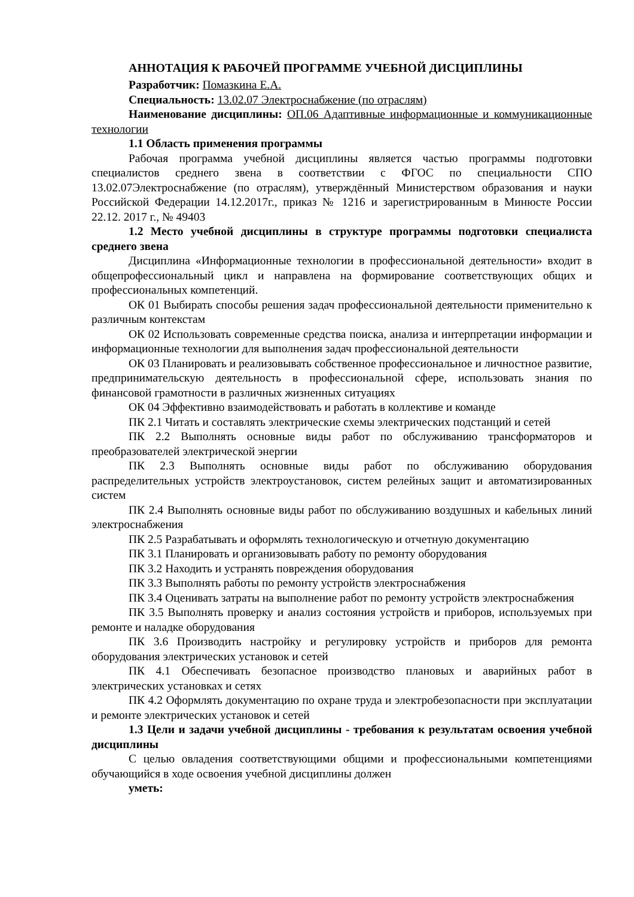АННОТАЦИЯ К РАБОЧЕЙ ПРОГРАММЕ УЧЕБНОЙ ДИСЦИПЛИНЫ
Разработчик: Помазкина Е.А.
Специальность: 13.02.07 Электроснабжение (по отраслям)
Наименование дисциплины: ОП.06 Адаптивные информационные и коммуникационные технологии
1.1 Область применения программы
Рабочая программа учебной дисциплины является частью программы подготовки специалистов среднего звена в соответствии с ФГОС по специальности СПО 13.02.07Электроснабжение (по отраслям), утверждённый Министерством образования и науки Российской Федерации 14.12.2017г., приказ № 1216 и зарегистрированным в Минюсте России 22.12. 2017 г., № 49403
1.2 Место учебной дисциплины в структуре программы подготовки специалиста среднего звена
Дисциплина «Информационные технологии в профессиональной деятельности» входит в общепрофессиональный цикл и направлена на формирование соответствующих общих и профессиональных компетенций.
ОК 01 Выбирать способы решения задач профессиональной деятельности применительно к различным контекстам
ОК 02 Использовать современные средства поиска, анализа и интерпретации информации и информационные технологии для выполнения задач профессиональной деятельности
ОК 03 Планировать и реализовывать собственное профессиональное и личностное развитие, предпринимательскую деятельность в профессиональной сфере, использовать знания по финансовой грамотности в различных жизненных ситуациях
ОК 04 Эффективно взаимодействовать и работать в коллективе и команде
ПК 2.1 Читать и составлять электрические схемы электрических подстанций и сетей
ПК 2.2 Выполнять основные виды работ по обслуживанию трансформаторов и преобразователей электрической энергии
ПК 2.3 Выполнять основные виды работ по обслуживанию оборудования распределительных устройств электроустановок, систем релейных защит и автоматизированных систем
ПК 2.4 Выполнять основные виды работ по обслуживанию воздушных и кабельных линий электроснабжения
ПК 2.5 Разрабатывать и оформлять технологическую и отчетную документацию
ПК 3.1 Планировать и организовывать работу по ремонту оборудования
ПК 3.2 Находить и устранять повреждения оборудования
ПК 3.3 Выполнять работы по ремонту устройств электроснабжения
ПК 3.4 Оценивать затраты на выполнение работ по ремонту устройств электроснабжения
ПК 3.5 Выполнять проверку и анализ состояния устройств и приборов, используемых при ремонте и наладке оборудования
ПК 3.6 Производить настройку и регулировку устройств и приборов для ремонта оборудования электрических установок и сетей
ПК 4.1 Обеспечивать безопасное производство плановых и аварийных работ в электрических установках и сетях
ПК 4.2 Оформлять документацию по охране труда и электробезопасности при эксплуатации и ремонте электрических установок и сетей
1.3 Цели и задачи учебной дисциплины - требования к результатам освоения учебной дисциплины
С целью овладения соответствующими общими и профессиональными компетенциями обучающийся в ходе освоения учебной дисциплины должен
уметь: